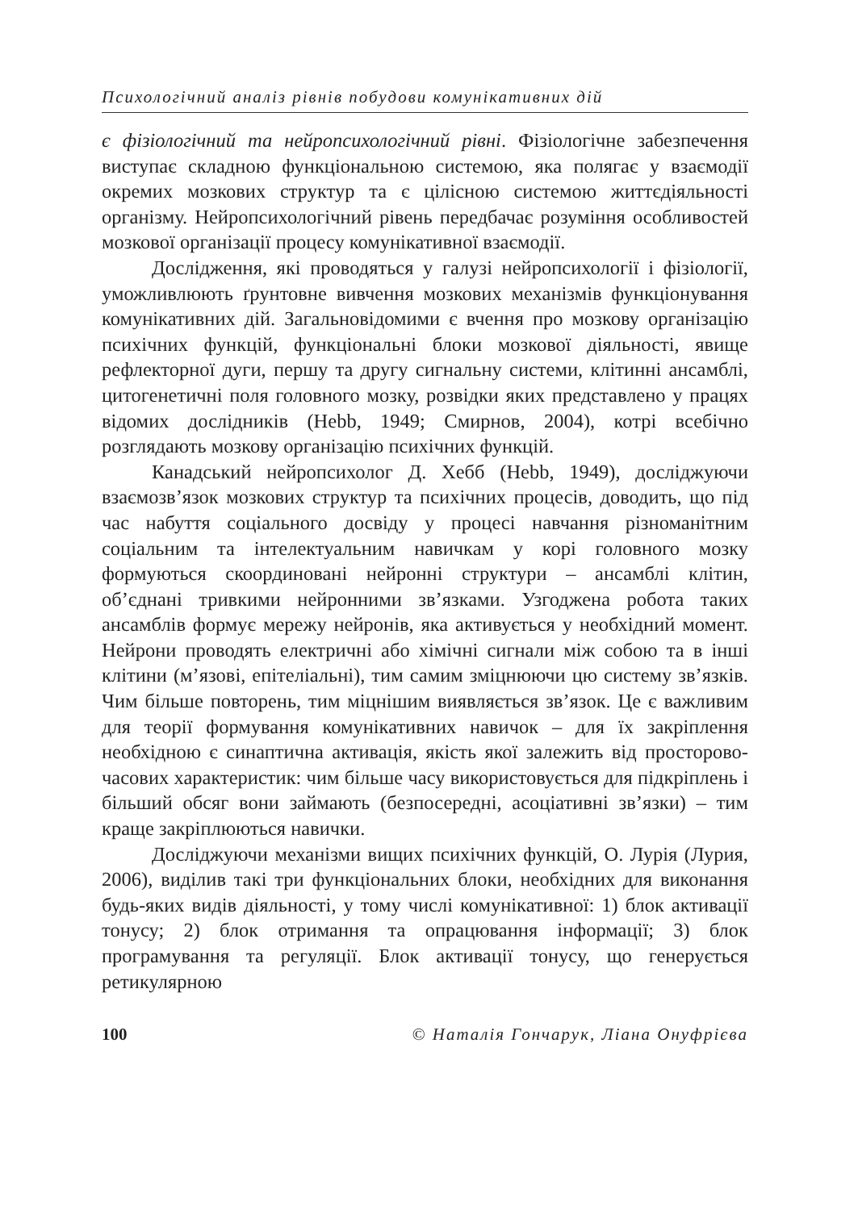Психологічний аналіз рівнів побудови комунікативних дій
є фізіологічний та нейропсихологічний рівні. Фізіологічне забезпечення виступає складною функціональною системою, яка полягає у взаємодії окремих мозкових структур та є цілісною системою життєдіяльності організму. Нейропсихологічний рівень передбачає розуміння особливостей мозкової організації процесу комунікативної взаємодії.
Дослідження, які проводяться у галузі нейропсихології і фізіології, уможливлюють ґрунтовне вивчення мозкових механізмів функціонування комунікативних дій. Загальновідомими є вчення про мозкову організацію психічних функцій, функціональні блоки мозкової діяльності, явище рефлекторної дуги, першу та другу сигнальну системи, клітинні ансамблі, цитогенетичні поля головного мозку, розвідки яких представлено у працях відомих дослідників (Hebb, 1949; Смирнов, 2004), котрі всебічно розглядають мозкову організацію психічних функцій.
Канадський нейропсихолог Д. Хебб (Hebb, 1949), досліджуючи взаємозв’язок мозкових структур та психічних процесів, доводить, що під час набуття соціального досвіду у процесі навчання різноманітним соціальним та інтелектуальним навичкам у корі головного мозку формуються скоординовані нейронні структури – ансамблі клітин, об’єднані тривкими нейронними зв’язками. Узгоджена робота таких ансамблів формує мережу нейронів, яка активується у необхідний момент. Нейрони проводять електричні або хімічні сигнали між собою та в інші клітини (м’язові, епітеліальні), тим самим зміцнюючи цю систему зв’язків. Чим більше повторень, тим міцнішим виявляється зв’язок. Це є важливим для теорії формування комунікативних навичок – для їх закріплення необхідною є синаптична активація, якість якої залежить від просторово-часових характеристик: чим більше часу використовується для підкріплень і більший обсяг вони займають (безпосередні, асоціативні зв’язки) – тим краще закріплюються навички.
Досліджуючи механізми вищих психічних функцій, О. Лурія (Лурия, 2006), виділив такі три функціональних блоки, необхідних для виконання будь-яких видів діяльності, у тому числі комунікативної: 1) блок активації тонусу; 2) блок отримання та опрацювання інформації; 3) блок програмування та регуляції. Блок активації тонусу, що генерується ретикулярною
100 © Наталія Гончарук, Ліана Онуфрієва